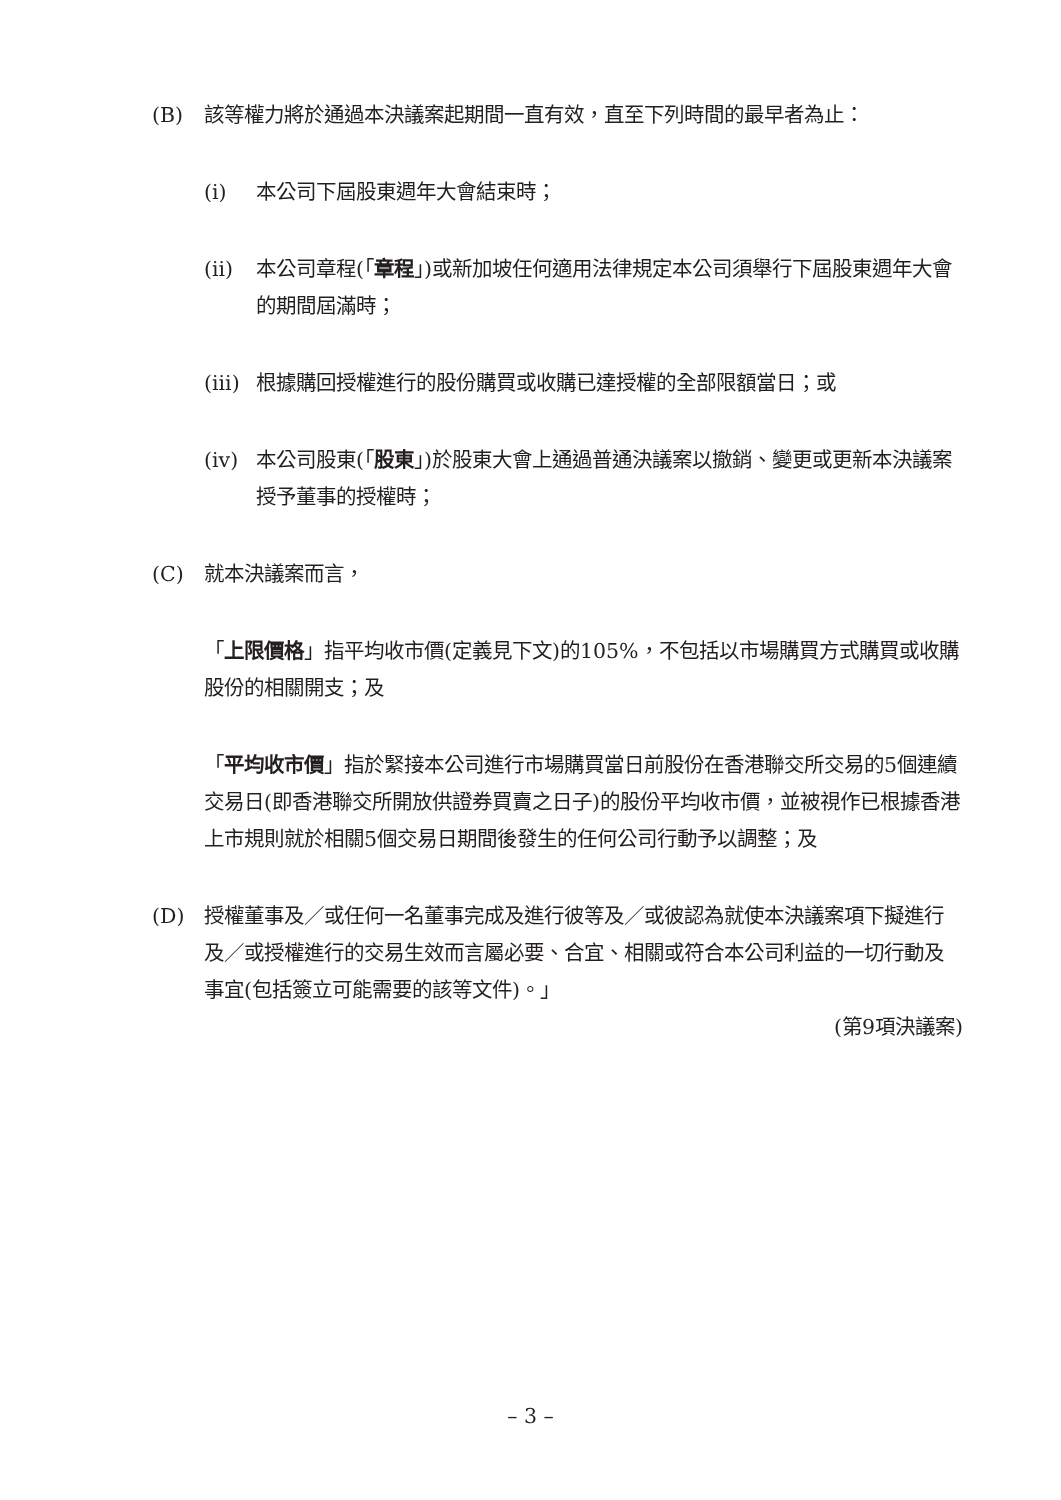(B) 該等權力將於通過本決議案起期間一直有效，直至下列時間的最早者為止：
(i) 本公司下屆股東週年大會結束時；
(ii) 本公司章程(「章程」)或新加坡任何適用法律規定本公司須舉行下屆股東週年大會的期間屆滿時；
(iii) 根據購回授權進行的股份購買或收購已達授權的全部限額當日；或
(iv) 本公司股東(「股東」)於股東大會上通過普通決議案以撤銷、變更或更新本決議案授予董事的授權時；
(C) 就本決議案而言，
「上限價格」指平均收市價(定義見下文)的105%，不包括以市場購買方式購買或收購股份的相關開支；及
「平均收市價」指於緊接本公司進行市場購買當日前股份在香港聯交所交易的5個連續交易日(即香港聯交所開放供證券買賣之日子)的股份平均收市價，並被視作已根據香港上市規則就於相關5個交易日期間後發生的任何公司行動予以調整；及
(D) 授權董事及／或任何一名董事完成及進行彼等及／或彼認為就使本決議案項下擬進行及／或授權進行的交易生效而言屬必要、合宜、相關或符合本公司利益的一切行動及事宜(包括簽立可能需要的該等文件)。」
(第9項決議案)
– 3 –